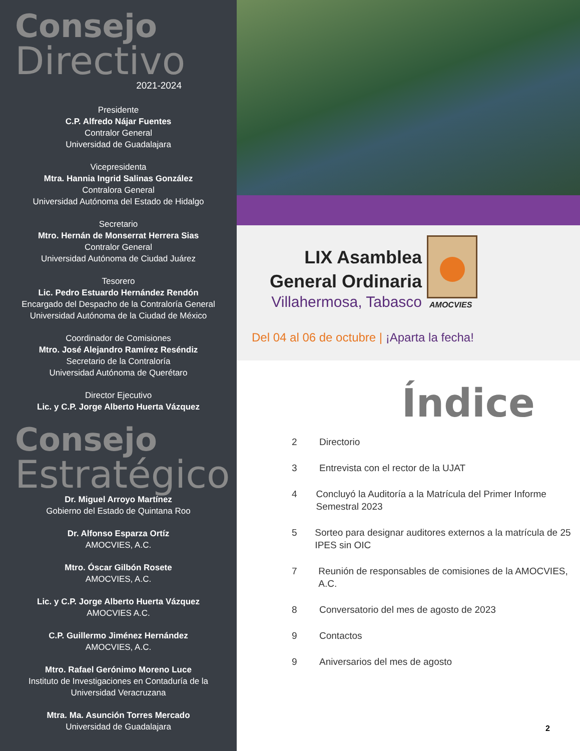Consejo
Directivo
2021-2024
Presidente
C.P. Alfredo Nájar Fuentes
Contralor General
Universidad de Guadalajara
Vicepresidenta
Mtra. Hannia Ingrid Salinas González
Contralora General
Universidad Autónoma del Estado de Hidalgo
Secretario
Mtro. Hernán de Monserrat Herrera Sias
Contralor General
Universidad Autónoma de Ciudad Juárez
Tesorero
Lic. Pedro Estuardo Hernández Rendón
Encargado del Despacho de la Contraloría General
Universidad Autónoma de la Ciudad de México
Coordinador de Comisiones
Mtro. José Alejandro Ramírez Reséndiz
Secretario de la Contraloría
Universidad Autónoma de Querétaro
Director Ejecutivo
Lic. y C.P. Jorge Alberto Huerta Vázquez
Consejo
Estratégico
Dr. Miguel Arroyo Martínez
Gobierno del Estado de Quintana Roo
Dr. Alfonso Esparza Ortíz
AMOCVIES, A.C.
Mtro. Óscar Gilbón Rosete
AMOCVIES, A.C.
Lic. y C.P. Jorge Alberto Huerta Vázquez
AMOCVIES A.C.
C.P. Guillermo Jiménez Hernández
AMOCVIES, A.C.
Mtro. Rafael Gerónimo Moreno Luce
Instituto de Investigaciones en Contaduría de la
Universidad Veracruzana
Mtra. Ma. Asunción Torres Mercado
Universidad de Guadalajara
LIX Asamblea
General Ordinaria
Villahermosa, Tabasco
AMOCVIES
Del 04 al 06 de octubre | ¡Aparta la fecha!
Índice
2 Directorio
3 Entrevista con el rector de la UJAT
4 Concluyó la Auditoría a la Matrícula del Primer Informe Semestral 2023
5 Sorteo para designar auditores externos a la matrícula de 25 IPES sin OIC
7 Reunión de responsables de comisiones de la AMOCVIES, A.C.
8 Conversatorio del mes de agosto de 2023
9 Contactos
9 Aniversarios del mes de agosto
2